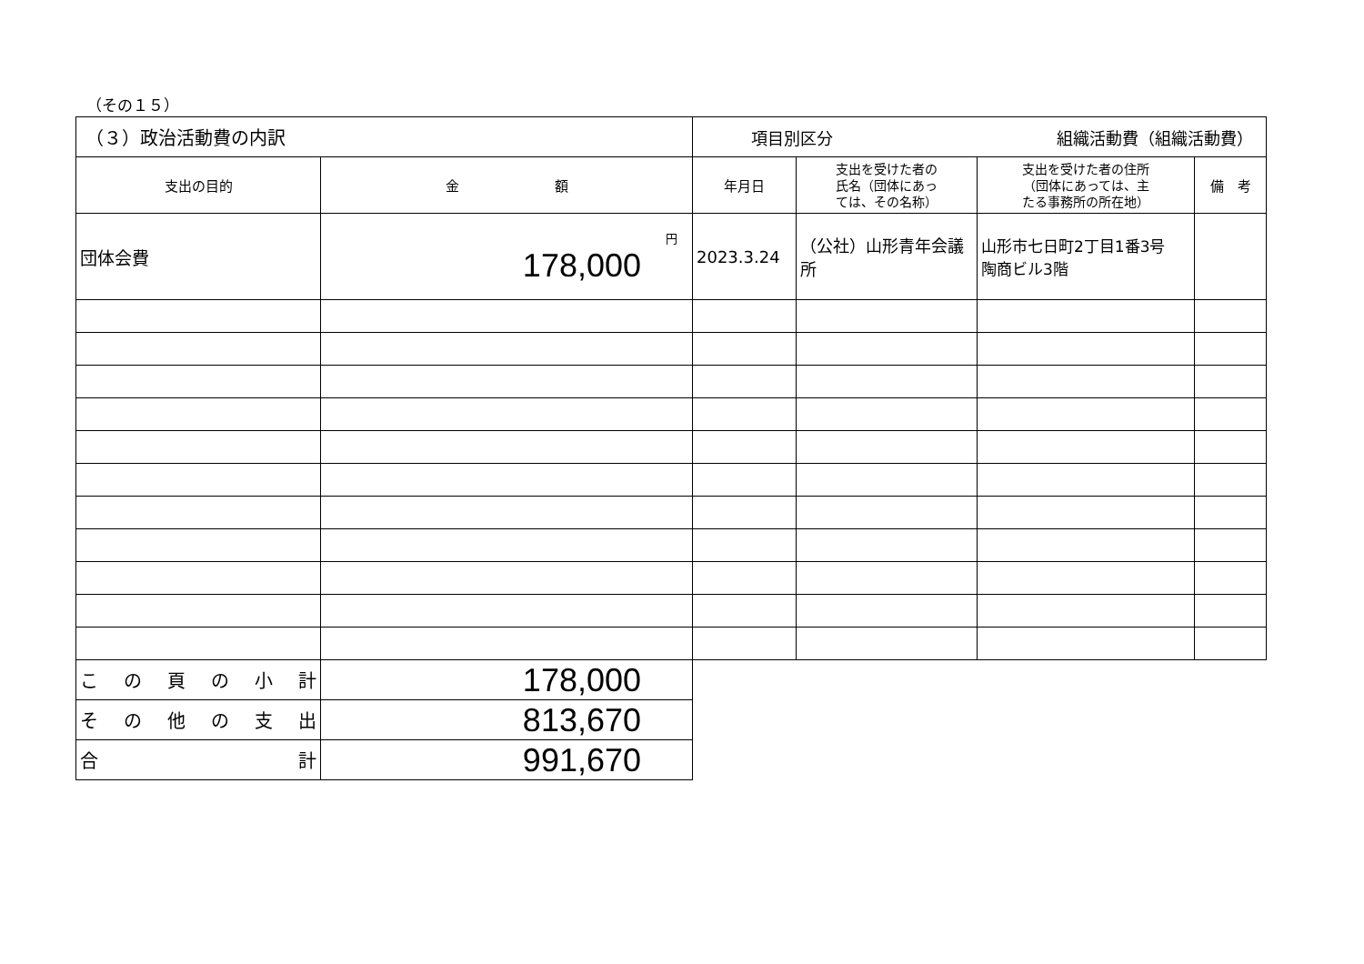（その１５）
| （３）政治活動費の内訳 | | 項目別区分 組織活動費（組織活動費） | | | |
| 支出の目的 | 金 額 | 年月日 | 支出を受けた者の 氏名（団体にあっ ては、その名称） | 支出を受けた者の住所 （団体にあっては、主 たる事務所の所在地） | 備 考 |
| 団体会費 | 円 178,000 | 2023.3.24 | （公社）山形青年会議所 | 山形市七日町2丁目1番3号 陶商ビル3階 | |
| こ の 頁 の 小 計 | 178,000 | | | | |
| そ の 他 の 支 出 | 813,670 | | | | |
| 合 計 | 991,670 | | | | |